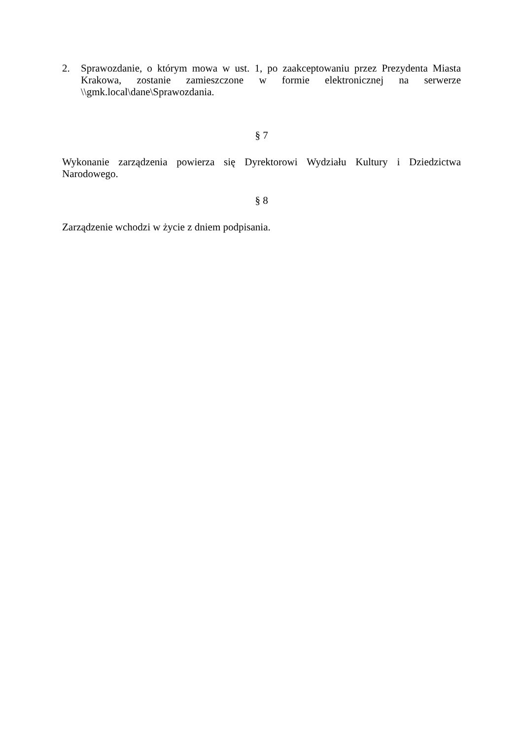2. Sprawozdanie, o którym mowa w ust. 1, po zaakceptowaniu przez Prezydenta Miasta Krakowa, zostanie zamieszczone w formie elektronicznej na serwerze \\gmk.local\dane\Sprawozdania.
§ 7
Wykonanie zarządzenia powierza się Dyrektorowi Wydziału Kultury i Dziedzictwa Narodowego.
§ 8
Zarządzenie wchodzi w życie z dniem podpisania.